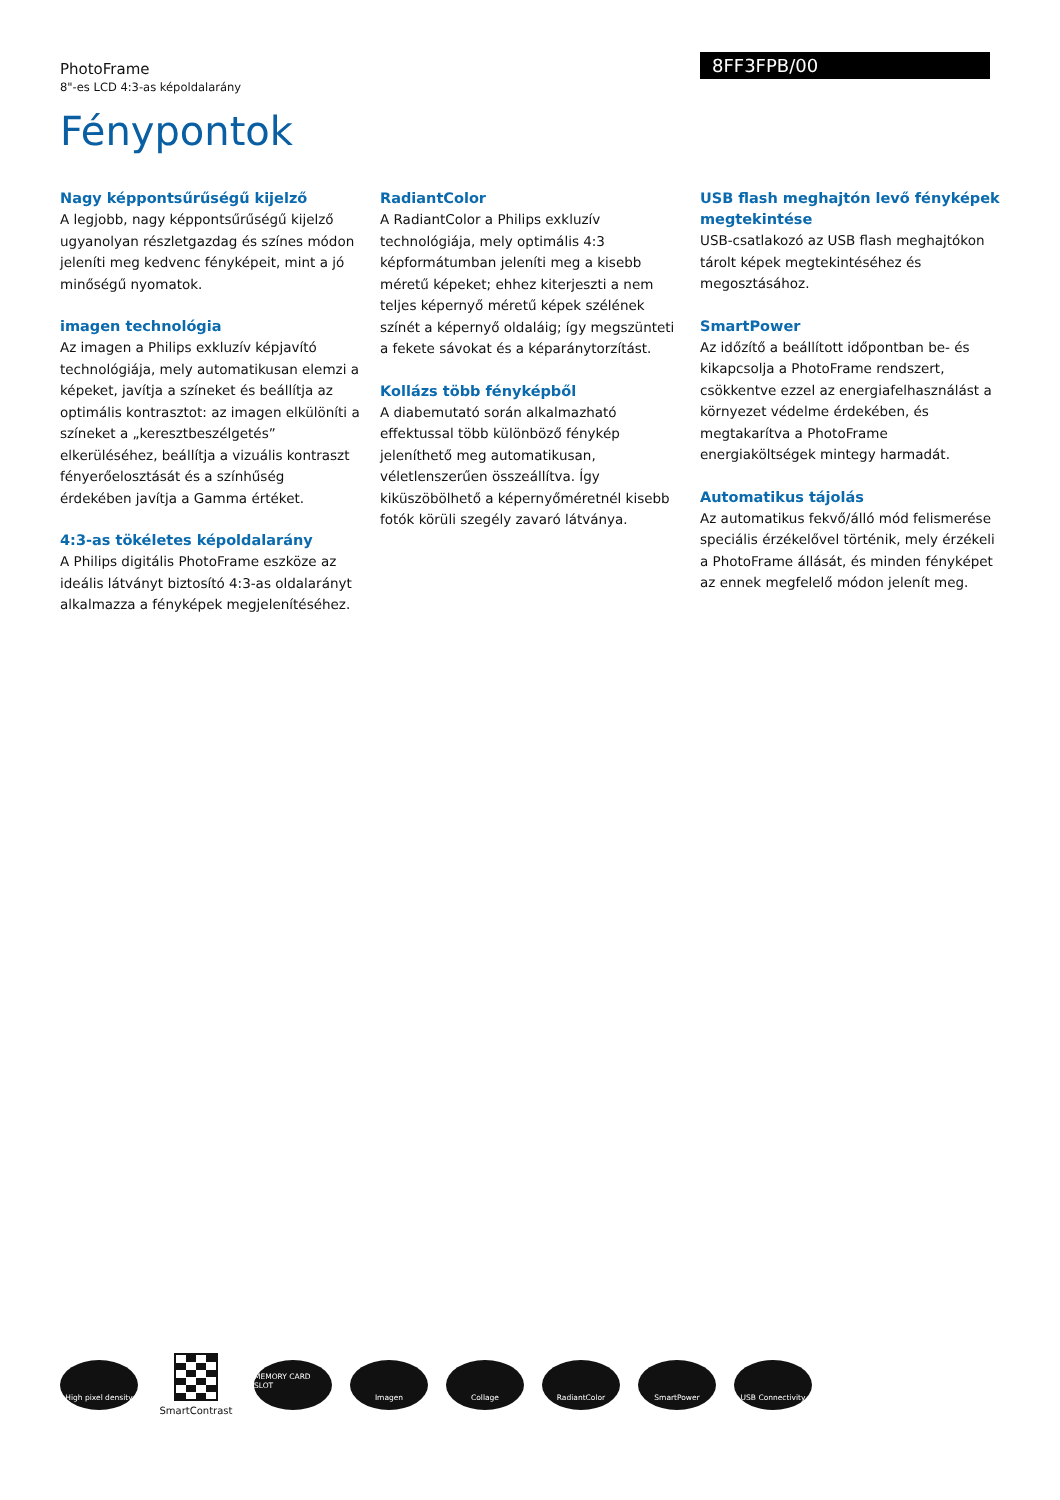PhotoFrame
8"-es LCD 4:3-as képoldalarány
8FF3FPB/00
Fénypontok
Nagy képpontsűrűségű kijelző
A legjobb, nagy képpontsűrűségű kijelző ugyanolyan részletgazdag és színes módon jeleníti meg kedvenc fényképeit, mint a jó minőségű nyomatok.
imagen technológia
Az imagen a Philips exkluzív képjavító technológiája, mely automatikusan elemzi a képeket, javítja a színeket és beállítja az optimális kontrasztot: az imagen elkülöníti a színeket a „keresztbeszélgetés” elkerüléséhez, beállítja a vizuális kontraszt fényerőelosztását és a színhűség érdekében javítja a Gamma értéket.
4:3-as tökéletes képoldalarány
A Philips digitális PhotoFrame eszköze az ideális látványt biztosító 4:3-as oldalarányt alkalmazza a fényképek megjelenítéséhez.
RadiantColor
A RadiantColor a Philips exkluzív technológiája, mely optimális 4:3 képformátumban jeleníti meg a kisebb méretű képeket; ehhez kiterjeszti a nem teljes képernyő méretű képek szélének színét a képernyő oldaláig; így megszünteti a fekete sávokat és a képaránytorzítást.
Kollázs több fényképből
A diabemutató során alkalmazható effektussal több különböző fénykép jeleníthető meg automatikusan, véletlenszerűen összeállítva. Így kiküszöbölhető a képernyőméretnél kisebb fotók körüli szegély zavaró látványa.
USB flash meghajtón levő fényképek megtekintése
USB-csatlakozó az USB flash meghajtókon tárolt képek megtekintéséhez és megosztásához.
SmartPower
Az időzítő a beállított időpontban be- és kikapcsolja a PhotoFrame rendszert, csökkentve ezzel az energiafelhasználást a környezet védelme érdekében, és megtakarítva a PhotoFrame energiaköltségek mintegy harmadát.
Automatikus tájolás
Az automatikus fekvő/álló mód felismerése speciális érzékelővel történik, mely érzékeli a PhotoFrame állását, és minden fényképet az ennek megfelelő módon jelenít meg.
High pixel density
SmartContrast
MEMORY CARD SLOT
Imagen Collage RadiantColor SmartPower USB Connectivity